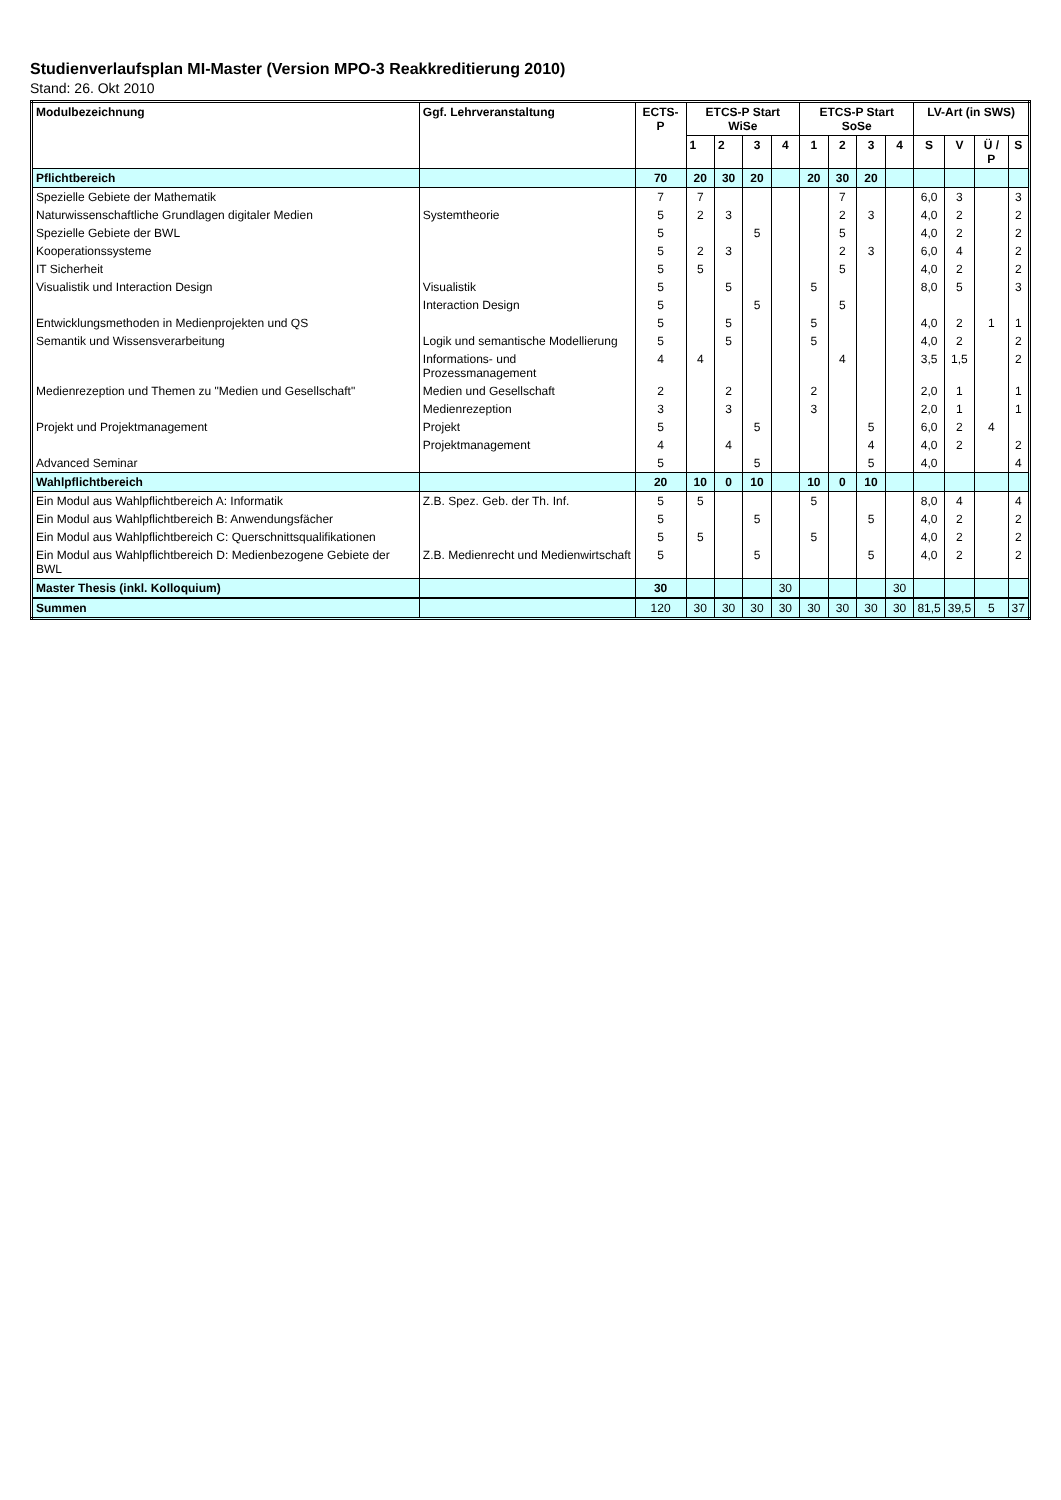Studienverlaufsplan MI-Master (Version MPO-3 Reakkreditierung 2010)
Stand: 26. Okt 2010
| Modulbezeichnung | Ggf. Lehrveranstaltung | ECTS-P | ETCS-P Start WiSe | | | | ETCS-P Start SoSe | | | | LV-Art (in SWS) | | | |
| --- | --- | --- | --- | --- | --- | --- | --- | --- | --- | --- | --- | --- | --- | --- |
| | | | 1 | 2 | 3 | 4 | 1 | 2 | 3 | 4 | S | V | Ü / P | S |
| Pflichtbereich | | 70 | 20 | 30 | 20 | | 20 | 30 | 20 | | | | | |
| Spezielle Gebiete der Mathematik | | 7 | 7 | | | | | 7 | | | 6,0 | 3 | | 3 |
| Naturwissenschaftliche Grundlagen digitaler Medien | Systemtheorie | 5 | 2 | 3 | | | | 2 | 3 | | 4,0 | 2 | | 2 |
| Spezielle Gebiete der BWL | | 5 | | | 5 | | | 5 | | | 4,0 | 2 | | 2 |
| Kooperationssysteme | | 5 | 2 | 3 | | | | 2 | 3 | | 6,0 | 4 | | 2 |
| IT Sicherheit | | 5 | 5 | | | | | 5 | | | 4,0 | 2 | | 2 |
| Visualistik und Interaction Design | Visualistik | 5 | | 5 | | | 5 | | | | 8,0 | 5 | | 3 |
| | Interaction Design | 5 | | | 5 | | | 5 | | | | | | |
| Entwicklungsmethoden in Medienprojekten und QS | | 5 | | 5 | | | 5 | | | | 4,0 | 2 | 1 | 1 |
| Semantik und Wissensverarbeitung | Logik und semantische Modellierung | 5 | | 5 | | | 5 | | | | 4,0 | 2 | | 2 |
| | Informations- und Prozessmanagement | 4 | 4 | | | | | 4 | | | 3,5 | 1,5 | | 2 |
| Medienrezeption und Themen zu "Medien und Gesellschaft" | Medien und Gesellschaft | 2 | | 2 | | | 2 | | | | 2,0 | 1 | | 1 |
| | Medienrezeption | 3 | | 3 | | | 3 | | | | 2,0 | 1 | | 1 |
| Projekt und Projektmanagement | Projekt | 5 | | | 5 | | | | 5 | | 6,0 | 2 | 4 | |
| | Projektmanagement | 4 | | 4 | | | | | 4 | | 4,0 | 2 | | 2 |
| Advanced Seminar | | 5 | | | 5 | | | | 5 | | 4,0 | | | 4 |
| Wahlpflichtbereich | | 20 | 10 | 0 | 10 | | 10 | 0 | 10 | | | | | |
| Ein Modul aus Wahlpflichtbereich A: Informatik | Z.B. Spez. Geb. der Th. Inf. | 5 | 5 | | | | 5 | | | | 8,0 | 4 | | 4 |
| Ein Modul aus Wahlpflichtbereich B: Anwendungsfächer | | 5 | | | 5 | | | | 5 | | 4,0 | 2 | | 2 |
| Ein Modul aus Wahlpflichtbereich C: Querschnittsqualifikationen | | 5 | 5 | | | | 5 | | | | 4,0 | 2 | | 2 |
| Ein Modul aus Wahlpflichtbereich D: Medienbezogene Gebiete der BWL | Z.B. Medienrecht und Medienwirtschaft | 5 | | | 5 | | | | 5 | | 4,0 | 2 | | 2 |
| Master Thesis (inkl. Kolloquium) | | 30 | | | | 30 | | | | 30 | | | | |
| Summen | | 120 | 30 | 30 | 30 | 30 | 30 | 30 | 30 | 30 | 81,5 | 39,5 | 5 | 37 |